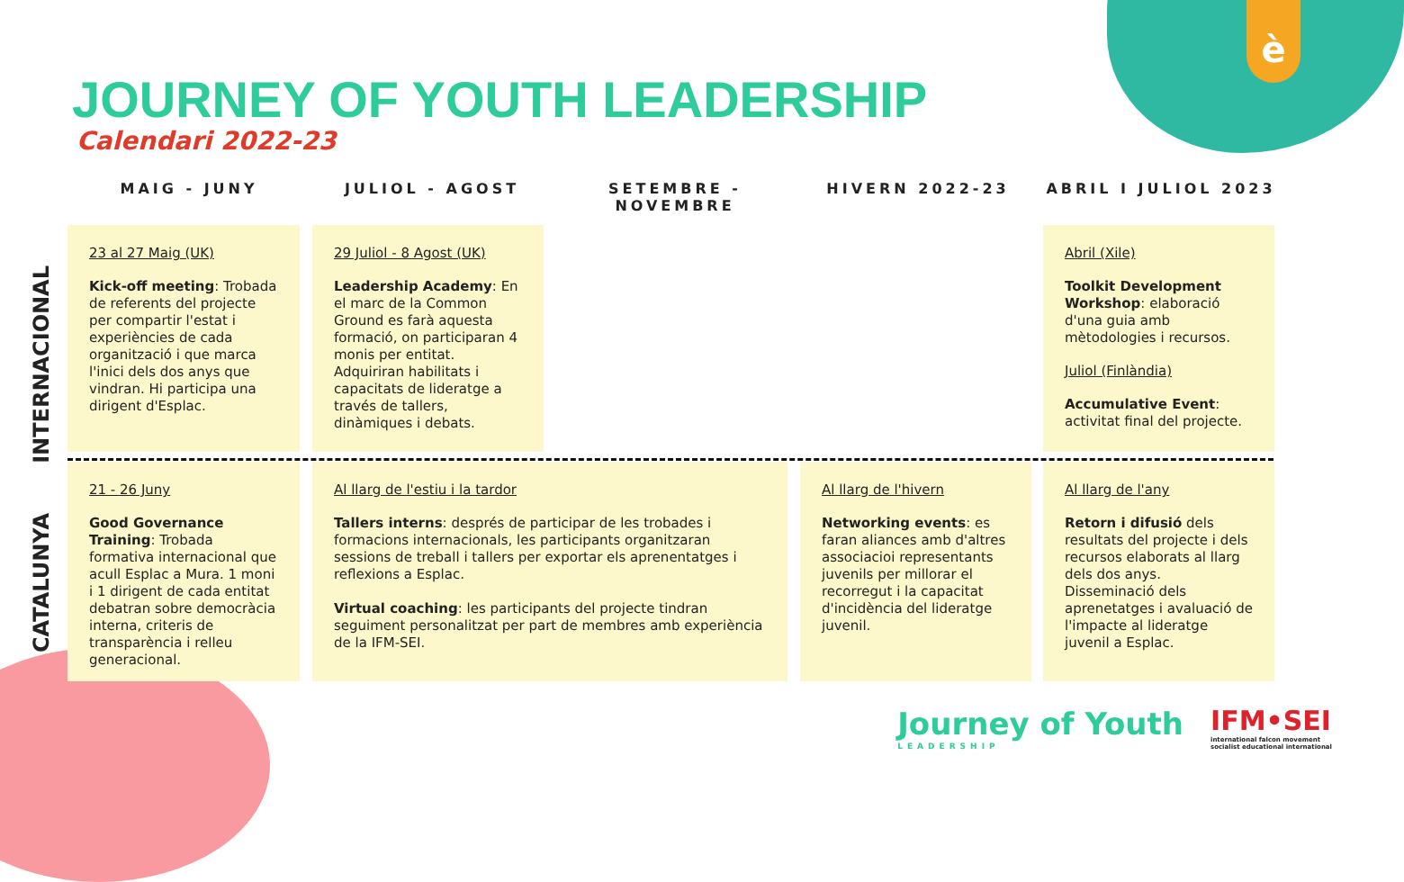è
JOURNEY OF YOUTH LEADERSHIP
Calendari 2022-23
MAIG - JUNY JULIOL - AGOST SETEMBRE - NOVEMBRE HIVERN 2022-23 ABRIL I JULIOL 2023
INTERNACIONAL
CATALUNYA
23 al 27 Maig (UK)
Kick-off meeting: Trobada de referents del projecte per compartir l'estat i experiències de cada organització i que marca l'inici dels dos anys que vindran. Hi participa una dirigent d'Esplac.
29 Juliol - 8 Agost (UK)
Leadership Academy: En el marc de la Common Ground es farà aquesta formació, on participaran 4 monis per entitat. Adquiriran habilitats i capacitats de lideratge a través de tallers, dinàmiques i debats.
Abril (Xile)
Toolkit Development Workshop: elaboració d'una guia amb mètodologies i recursos.
Juliol (Finlàndia)
Accumulative Event: activitat final del projecte.
21 - 26 Juny
Good Governance Training: Trobada formativa internacional que acull Esplac a Mura. 1 moni i 1 dirigent de cada entitat debatran sobre democràcia interna, criteris de transparència i relleu generacional.
Al llarg de l'estiu i la tardor
Tallers interns: després de participar de les trobades i formacions internacionals, les participants organitzaran sessions de treball i tallers per exportar els aprenentatges i reflexions a Esplac.
Virtual coaching: les participants del projecte tindran seguiment personalitzat per part de membres amb experiència de la IFM-SEI.
Al llarg de l'hivern
Networking events: es faran aliances amb d'altres associacioi representants juvenils per millorar el recorregut i la capacitat d'incidència del lideratge juvenil.
Al llarg de l'any
Retorn i difusió dels resultats del projecte i dels recursos elaborats al llarg dels dos anys. Disseminació dels aprenetatges i avaluació de l'impacte al lideratge juvenil a Esplac.
Journey of Youth
LEADERSHIP
IFM•SEI
international falcon movement
socialist educational international